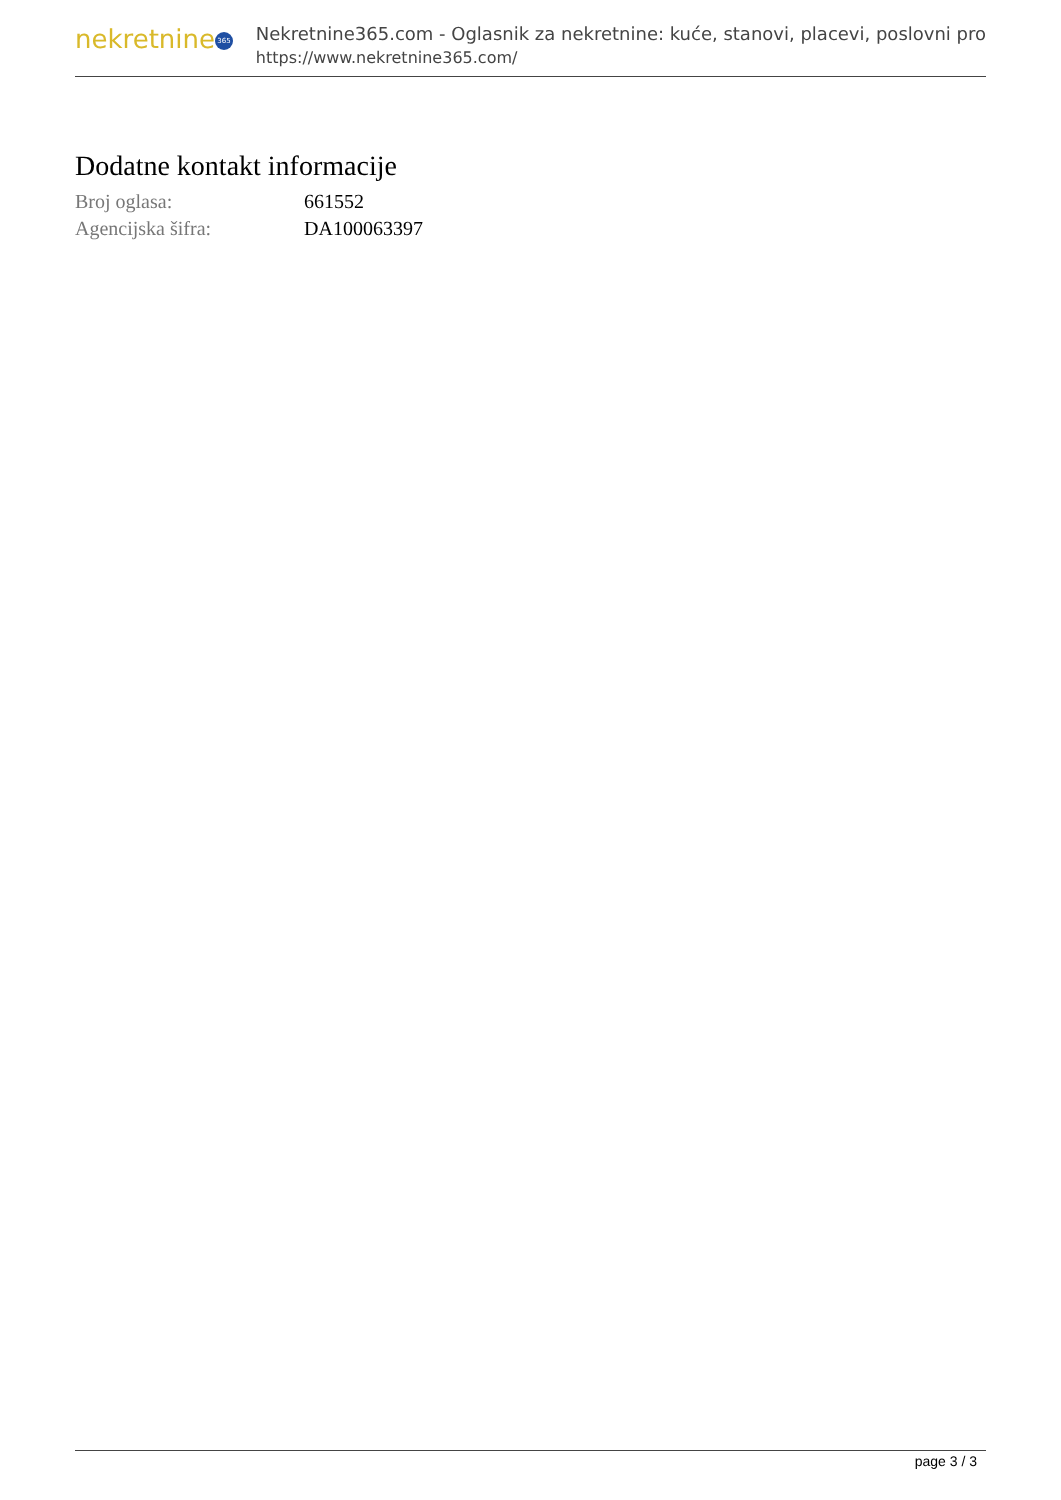nekretnine 365
Nekretnine365.com - Oglasnik za nekretnine: kuće, stanovi, placevi, poslovni pro
https://www.nekretnine365.com/
Dodatne kontakt informacije
| Broj oglasa: | 661552 |
| Agencijska šifra: | DA100063397 |
page 3 / 3